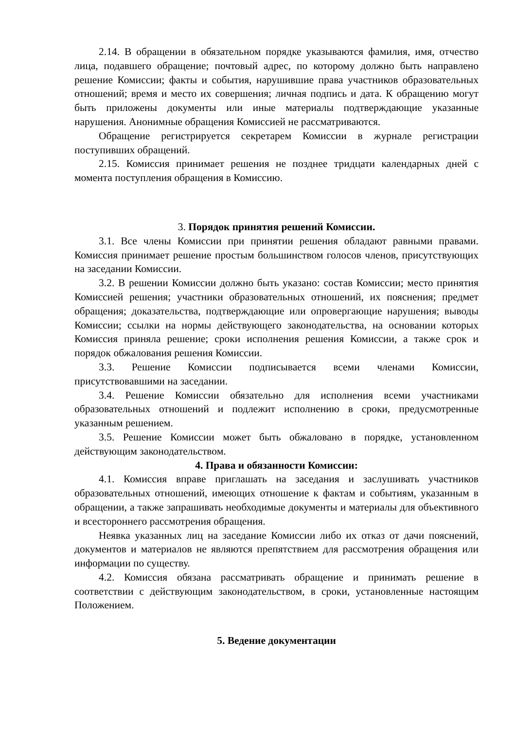2.14. В обращении в обязательном порядке указываются фамилия, имя, отчество лица, подавшего обращение; почтовый адрес, по которому должно быть направлено решение Комиссии; факты и события, нарушившие права участников образовательных отношений; время и место их совершения; личная подпись и дата. К обращению могут быть приложены документы или иные материалы подтверждающие указанные нарушения. Анонимные обращения Комиссией не рассматриваются.
Обращение регистрируется секретарем Комиссии в журнале регистрации поступивших обращений.
2.15. Комиссия принимает решения не позднее тридцати календарных дней с момента поступления обращения в Комиссию.
3. Порядок принятия решений Комиссии.
3.1. Все члены Комиссии при принятии решения обладают равными правами. Комиссия принимает решение простым большинством голосов членов, присутствующих на заседании Комиссии.
3.2. В решении Комиссии должно быть указано: состав Комиссии; место принятия Комиссией решения; участники образовательных отношений, их пояснения; предмет обращения; доказательства, подтверждающие или опровергающие нарушения; выводы Комиссии; ссылки на нормы действующего законодательства, на основании которых Комиссия приняла решение; сроки исполнения решения Комиссии, а также срок и порядок обжалования решения Комиссии.
3.3. Решение Комиссии подписывается всеми членами Комиссии, присутствовавшими на заседании.
3.4. Решение Комиссии обязательно для исполнения всеми участниками образовательных отношений и подлежит исполнению в сроки, предусмотренные указанным решением.
3.5. Решение Комиссии может быть обжаловано в порядке, установленном действующим законодательством.
4. Права и обязанности Комиссии:
4.1. Комиссия вправе приглашать на заседания и заслушивать участников образовательных отношений, имеющих отношение к фактам и событиям, указанным в обращении, а также запрашивать необходимые документы и материалы для объективного и всестороннего рассмотрения обращения.
Неявка указанных лиц на заседание Комиссии либо их отказ от дачи пояснений, документов и материалов не являются препятствием для рассмотрения обращения или информации по существу.
4.2. Комиссия обязана рассматривать обращение и принимать решение в соответствии с действующим законодательством, в сроки, установленные настоящим Положением.
5. Ведение документации